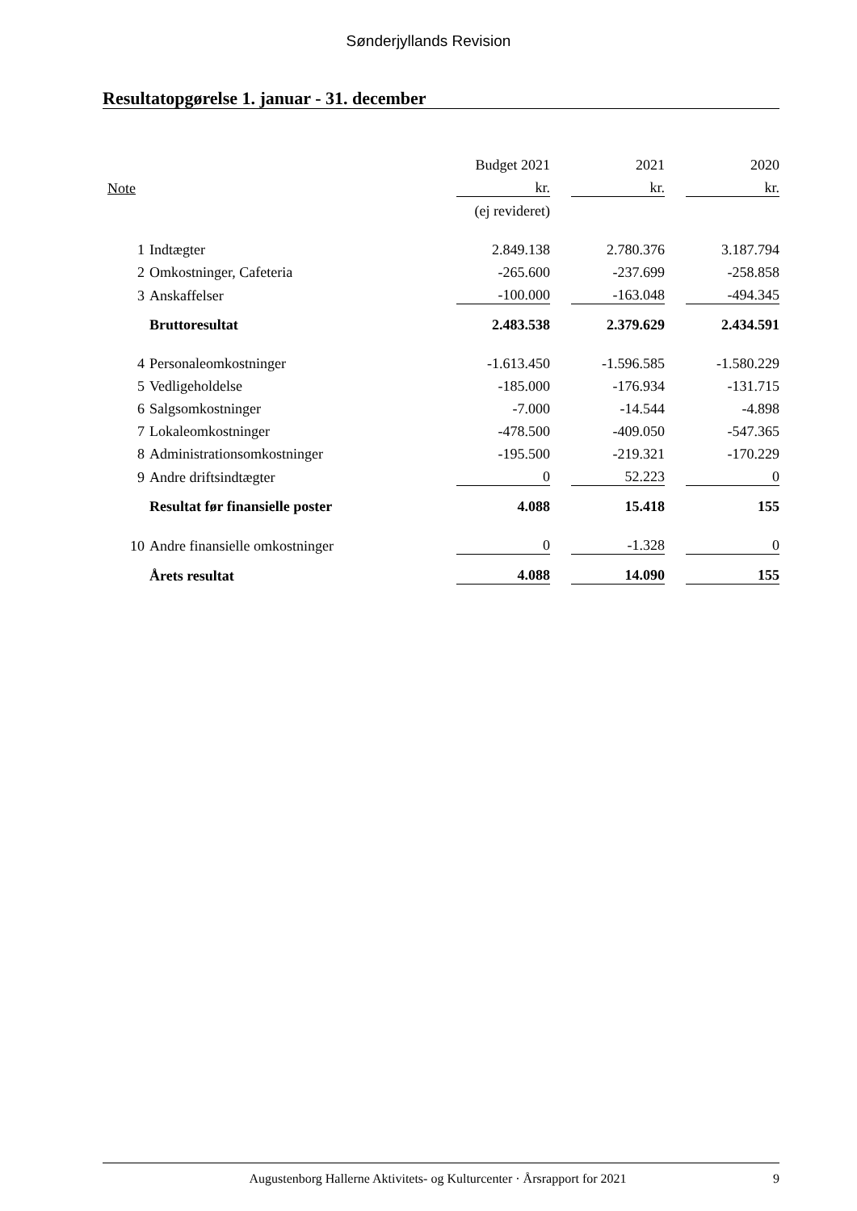Sønderjyllands Revision
Resultatopgørelse 1. januar - 31. december
| | | Budget 2021 | | 2021 | | 2020 |
| Note | | kr. | | kr. | | kr. |
| | | (ej revideret) | | | | |
| 1 | Indtægter | 2.849.138 | | 2.780.376 | | 3.187.794 |
| 2 | Omkostninger, Cafeteria | -265.600 | | -237.699 | | -258.858 |
| 3 | Anskaffelser | -100.000 | | -163.048 | | -494.345 |
| | Bruttoresultat | 2.483.538 | | 2.379.629 | | 2.434.591 |
| 4 | Personaleomkostninger | -1.613.450 | | -1.596.585 | | -1.580.229 |
| 5 | Vedligeholdelse | -185.000 | | -176.934 | | -131.715 |
| 6 | Salgsomkostninger | -7.000 | | -14.544 | | -4.898 |
| 7 | Lokaleomkostninger | -478.500 | | -409.050 | | -547.365 |
| 8 | Administrationsomkostninger | -195.500 | | -219.321 | | -170.229 |
| 9 | Andre driftsindtægter | 0 | | 52.223 | | 0 |
| | Resultat før finansielle poster | 4.088 | | 15.418 | | 155 |
| 10 | Andre finansielle omkostninger | 0 | | -1.328 | | 0 |
| | Årets resultat | 4.088 | | 14.090 | | 155 |
Augustenborg Hallerne Aktivitets- og Kulturcenter · Årsrapport for 2021 9